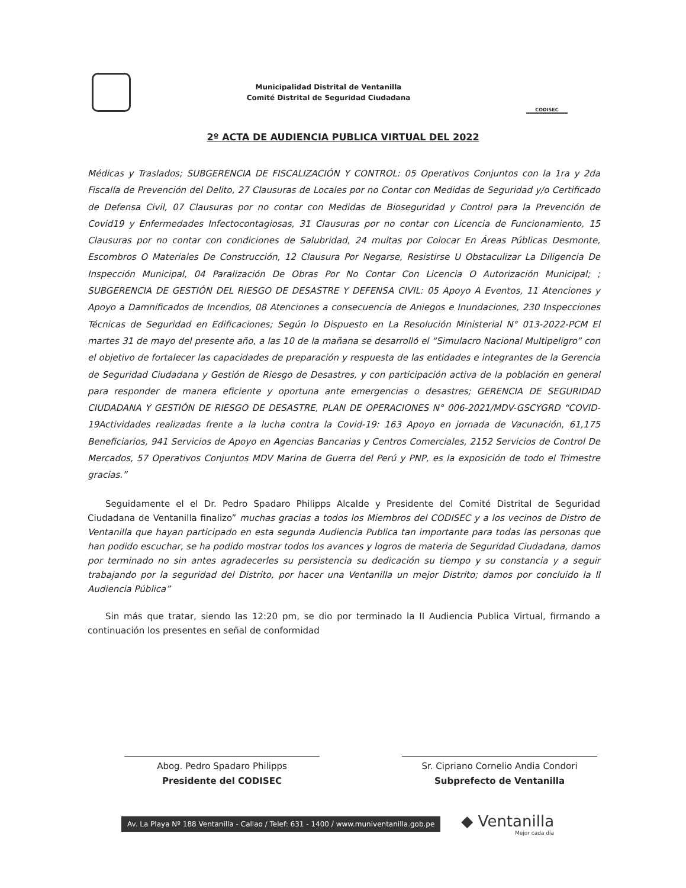Municipalidad Distrital de Ventanilla
Comité Distrital de Seguridad Ciudadana
CODISEC
2º ACTA DE AUDIENCIA PUBLICA VIRTUAL DEL 2022
Médicas y Traslados; SUBGERENCIA DE FISCALIZACIÓN Y CONTROL: 05 Operativos Conjuntos con la 1ra y 2da Fiscalía de Prevención del Delito, 27 Clausuras de Locales por no Contar con Medidas de Seguridad y/o Certificado de Defensa Civil, 07 Clausuras por no contar con Medidas de Bioseguridad y Control para la Prevención de Covid19 y Enfermedades Infectocontagiosas, 31 Clausuras por no contar con Licencia de Funcionamiento, 15 Clausuras por no contar con condiciones de Salubridad, 24 multas por Colocar En Áreas Públicas Desmonte, Escombros O Materiales De Construcción, 12 Clausura Por Negarse, Resistirse U Obstaculizar La Diligencia De Inspección Municipal, 04 Paralización De Obras Por No Contar Con Licencia O Autorización Municipal; ; SUBGERENCIA DE GESTIÓN DEL RIESGO DE DESASTRE Y DEFENSA CIVIL: 05 Apoyo A Eventos, 11 Atenciones y Apoyo a Damnificados de Incendios, 08 Atenciones a consecuencia de Aniegos e Inundaciones, 230 Inspecciones Técnicas de Seguridad en Edificaciones; Según lo Dispuesto en La Resolución Ministerial N° 013-2022-PCM El martes 31 de mayo del presente año, a las 10 de la mañana se desarrolló el “Simulacro Nacional Multipeligro” con el objetivo de fortalecer las capacidades de preparación y respuesta de las entidades e integrantes de la Gerencia de Seguridad Ciudadana y Gestión de Riesgo de Desastres, y con participación activa de la población en general para responder de manera eficiente y oportuna ante emergencias o desastres; GERENCIA DE SEGURIDAD CIUDADANA Y GESTIÓN DE RIESGO DE DESASTRE, PLAN DE OPERACIONES N° 006-2021/MDV-GSCYGRD “COVID-19Actividades realizadas frente a la lucha contra la Covid-19: 163 Apoyo en jornada de Vacunación, 61,175 Beneficiarios, 941 Servicios de Apoyo en Agencias Bancarias y Centros Comerciales, 2152 Servicios de Control De Mercados, 57 Operativos Conjuntos MDV Marina de Guerra del Perú y PNP, es la exposición de todo el Trimestre gracias.”
Seguidamente el el Dr. Pedro Spadaro Philipps Alcalde y Presidente del Comité Distrital de Seguridad Ciudadana de Ventanilla finalizo” muchas gracias a todos los Miembros del CODISEC y a los vecinos de Distro de Ventanilla que hayan participado en esta segunda Audiencia Publica tan importante para todas las personas que han podido escuchar, se ha podido mostrar todos los avances y logros de materia de Seguridad Ciudadana, damos por terminado no sin antes agradecerles su persistencia su dedicación su tiempo y su constancia y a seguir trabajando por la seguridad del Distrito, por hacer una Ventanilla un mejor Distrito; damos por concluido la II Audiencia Pública”
Sin más que tratar, siendo las 12:20 pm, se dio por terminado la II Audiencia Publica Virtual, firmando a continuación los presentes en señal de conformidad
Abog. Pedro Spadaro Philipps
Presidente del CODISEC
Sr. Cipriano Cornelio Andia Condori
Subprefecto de Ventanilla
Av. La Playa Nº 188 Ventanilla - Callao / Telef: 631 - 1400 / www.muniventanilla.gob.pe
◆ Ventanilla
Mejor cada día